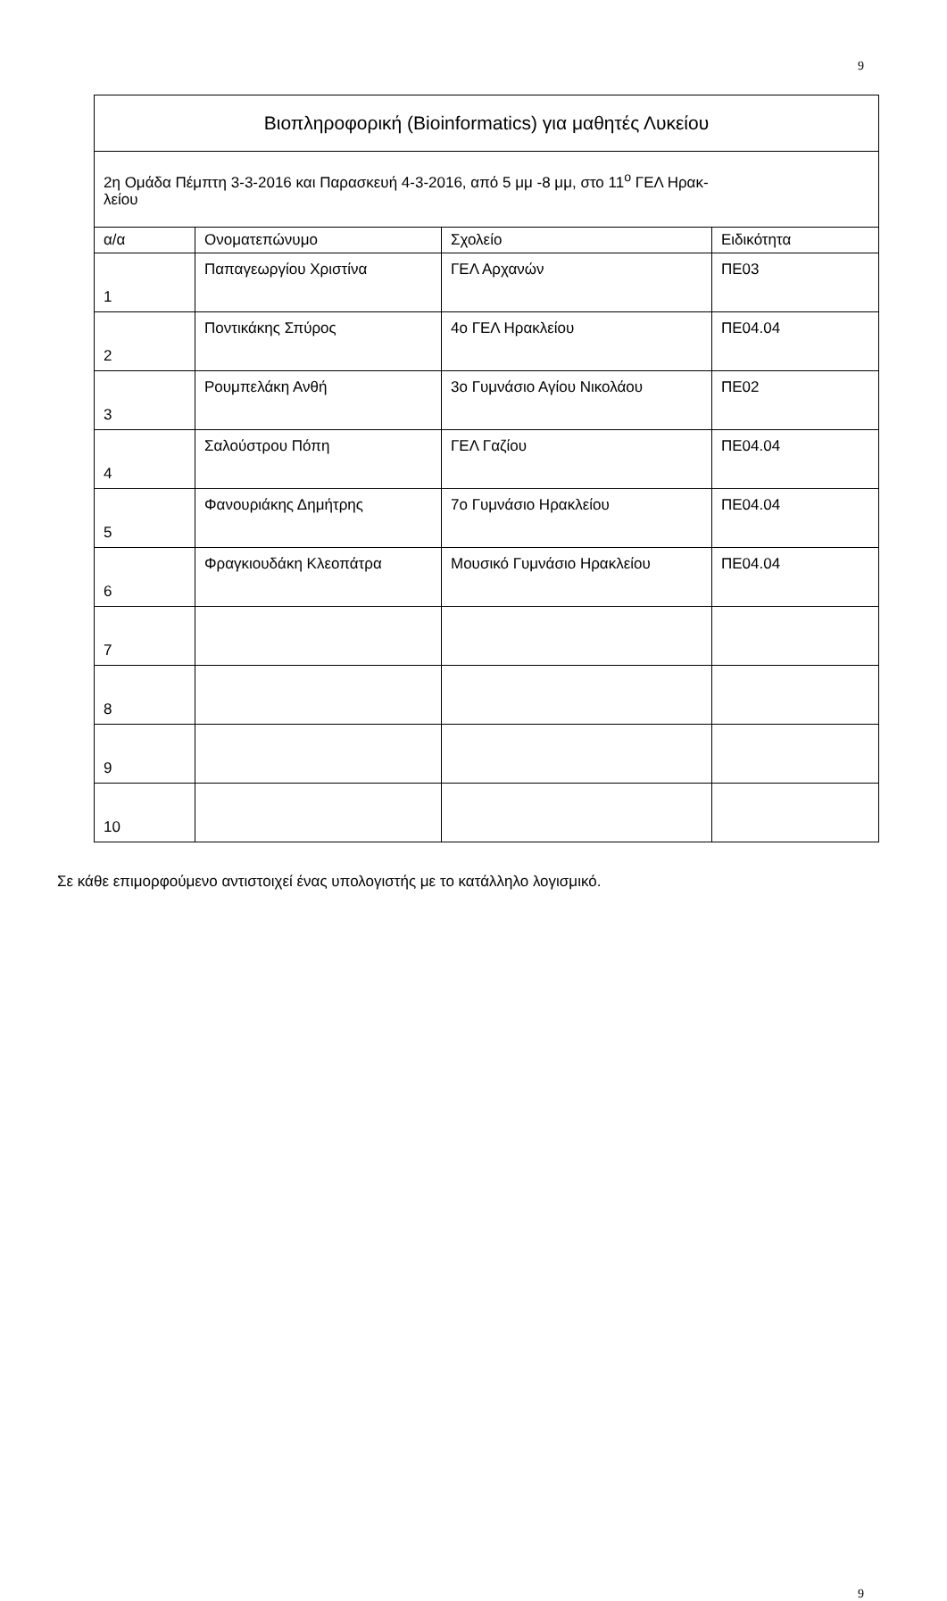9
| Βιοπληροφορική (Bioinformatics) για μαθητές Λυκείου | | | |
| --- | --- | --- | --- |
| 2η Ομάδα Πέμπτη 3-3-2016 και Παρασκευή 4-3-2016, από 5 μμ -8 μμ, στο 11<sup>ο</sup> ΓΕΛ Ηρακ- λείου | | | |
| α/α | Ονοματεπώνυμο | Σχολείο | Ειδικότητα |
| 1 | Παπαγεωργίου Χριστίνα | ΓΕΛ Αρχανών | ΠΕ03 |
| 2 | Ποντικάκης Σπύρος | 4ο ΓΕΛ Ηρακλείου | ΠΕ04.04 |
| 3 | Ρουμπελάκη Ανθή | 3ο Γυμνάσιο Αγίου Νικολάου | ΠΕ02 |
| 4 | Σαλούστρου Πόπη | ΓΕΛ Γαζίου | ΠΕ04.04 |
| 5 | Φανουριάκης Δημήτρης | 7ο Γυμνάσιο Ηρακλείου | ΠΕ04.04 |
| 6 | Φραγκιουδάκη Κλεοπάτρα | Μουσικό Γυμνάσιο Ηρακλείου | ΠΕ04.04 |
| 7 | | | |
| 8 | | | |
| 9 | | | |
| 10 | | | |
Σε κάθε επιμορφούμενο αντιστοιχεί ένας υπολογιστής με το κατάλληλο λογισμικό.
9